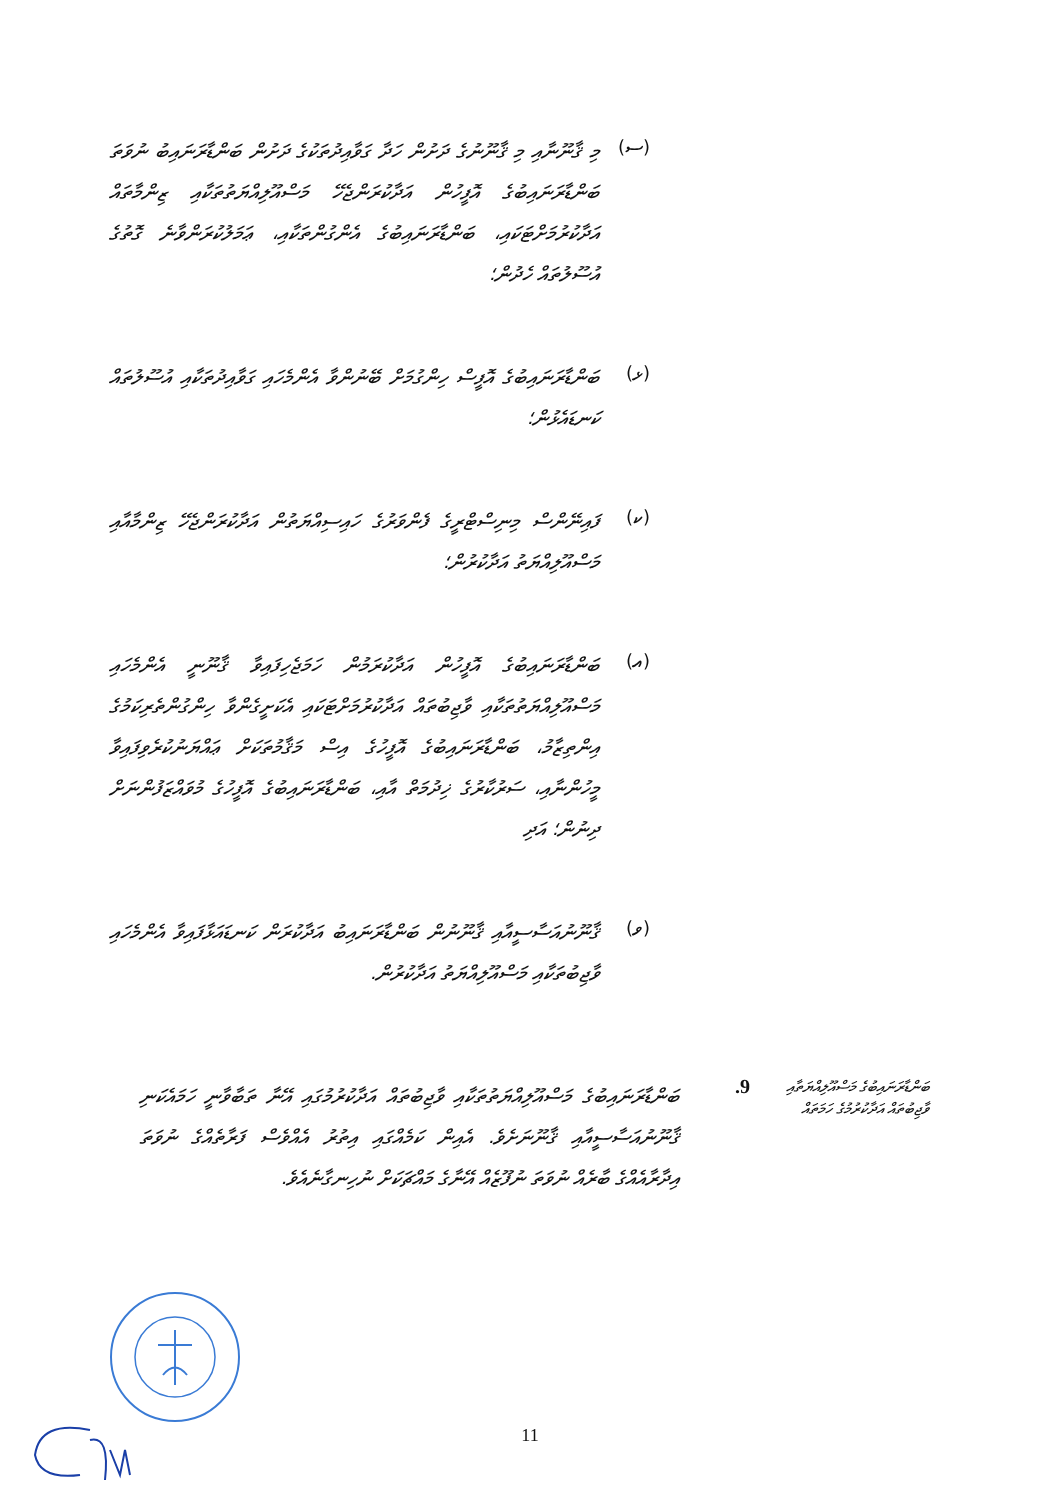(ސ)
މި ޤާނޫނާއި މި ޤާނޫނުގެ ދަށުން ހަދާ ގަވާއިދުތަކުގެ ދަށުން ބަންޑާރަނައިބު ނުވަތަ ބަންޑާރަނައިބުގެ އޮފީހުން އަދާކުރަންޖެހޭ މަސްއޫލިއްޔަތުތަކާއި ޒިންމާތައް އަދާކުރުމަށްޓަކައި، ބަންޑާރަނައިބުގެ އެންގުންތަކާއި، ޢަމަލުކުރަންވާނެ ގޮތުގެ އުސޫލުތައް ހެދުން؛
(ޅ)
ބަންޑާރަނައިބުގެ އޮފީސް ހިންގުމަށް ބޭނުންވާ އެންމެހައި ގަވާއިދުތަކާއި އުސޫލުތައް ކަނޑައެޅުން؛
(ކ)
ފައިނޭންސް މިނިސްޓްރީގެ ފެންވަރުގެ ހައިސިއްޔަތުން އަދާކުރަންޖެހޭ ޒިންމާއާއި މަސްއޫލިއްޔަތު އަދާކުރުން؛
(އ)
ބަންޑާރަނައިބުގެ އޮފީހުން އަދާކުރަމުން ހަމަޖެހިފައިވާ ޤާނޫނީ އެންމެހައި މަސްއޫލިއްޔަތުތަކާއި ވާޖިބުތައް އަދާކުރުމަށްޓަކައި އެކަށީގެންވާ ހިންގުންތެރިކަމުގެ އިންތިޒާމު، ބަންޑާރަނައިބުގެ އޮފީހުގެ އިސް މަޤާމުތަކަށް ޢައްޔަނުކުރެވިފައިވާ މީހުންނާއި، ސަރުކާރުގެ ޚިދުމަތް އާއި، ބަންޑާރަނައިބުގެ އޮފީހުގެ މުވައްޒަފުންނަށް ދިނުން؛ އަދި
(ވ)
ޤާނޫނުއަސާސީއާއި ޤާނޫނުން ބަންޑާރަނައިބު އަދާކުރަން ކަނޑައަޅާފައިވާ އެންމެހައި ވާޖިބުތަކާއި މަސްއޫލިއްޔަތު އަދާކުރުން.
ބަންޑާރަނައިބުގެ މަސްއޫލިއްޔަތާއި ވާޖިބުތައް އަދާކުރުމުގެ ހަމަތައް
9.
ބަންޑާރަނައިބުގެ މަސްއޫލިއްޔަތުތަކާއި ވާޖިބުތައް އަދާކުރުމުގައި އޭނާ ތަބާވާނީ ހަމައެކަނި ޤާނޫނުއަސާސީއާއި ޤާނޫނަށެވެ. އެއިން ކަމެއްގައި އިތުރު އެއްވެސް ފަރާތެއްގެ ނުވަތަ އިދާރާއެއްގެ ބާރެއް ނުވަތަ ނުފޫޒެއް އޭނާގެ މައްޗަކަށް ނުހިނގާނެއެވެ.
11